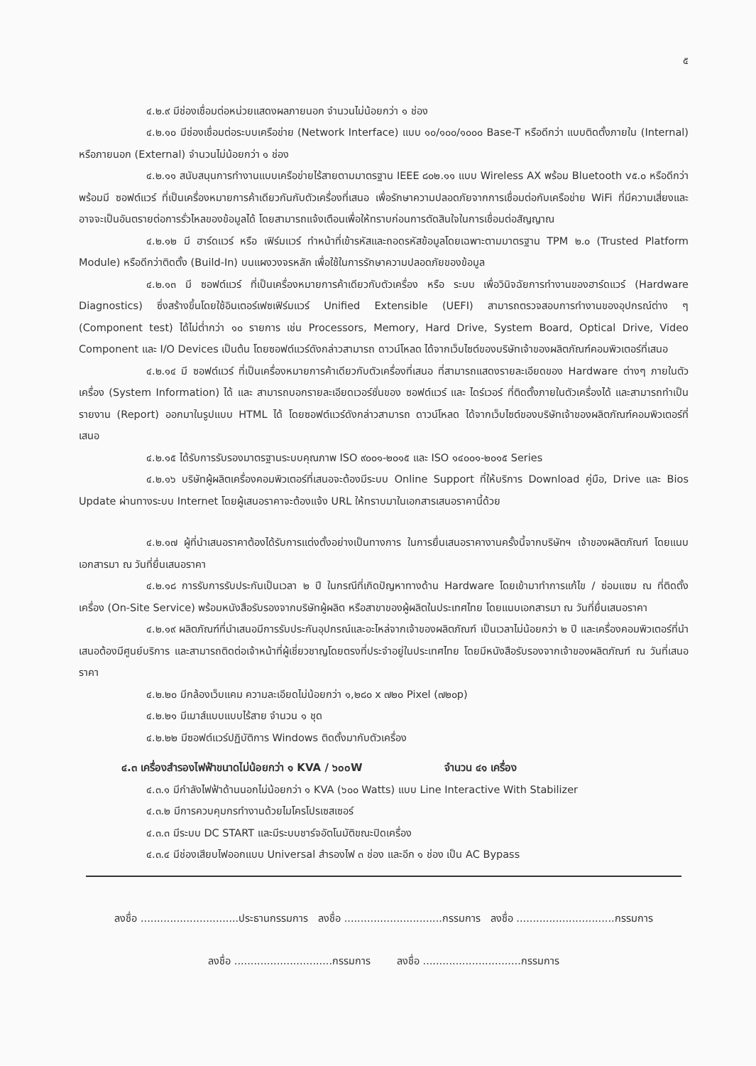๕
๔.๒.๙ มีช่องเชื่อมต่อหน่วยแสดงผลภายนอก จำนวนไม่น้อยกว่า ๑ ช่อง
๔.๒.๑๐ มีช่องเชื่อมต่อระบบเครือข่าย (Network Interface) แบบ ๑๐/๑๐๐/๑๐๐๐ Base-T หรือดีกว่า แบบติดตั้งภายใน (Internal) หรือภายนอก (External) จำนวนไม่น้อยกว่า ๑ ช่อง
๔.๒.๑๑ สนับสนุนการทำงานแบบเครือข่ายไร้สายตามมาตรฐาน IEEE ๘๐๒.๑๑ แบบ Wireless AX พร้อม Bluetooth v๕.๐ หรือดีกว่า พร้อมมี ซอฟต์แวร์ ที่เป็นเครื่องหมายการค้าเดียวกันกับตัวเครื่องที่เสนอ เพื่อรักษาความปลอดภัยจากการเชื่อมต่อกับเครือข่าย WiFi ที่มีความเสี่ยงและอาจจะเป็นอันตรายต่อการรั่วไหลของข้อมูลได้ โดยสามารถแจ้งเตือนเพื่อให้ทราบก่อนการตัดสินใจในการเชื่อมต่อสัญญาณ
๔.๒.๑๒ มี ฮาร์ดแวร์ หรือ เฟิร์มแวร์ ทำหน้าที่เข้ารหัสและถอดรหัสข้อมูลโดยเฉพาะตามมาตรฐาน TPM ๒.๐ (Trusted Platform Module) หรือดีกว่าติดตั้ง (Build-In) บนแผงวงจรหลัก เพื่อใช้ในการรักษาความปลอดภัยของข้อมูล
๔.๒.๑๓ มี ซอฟต์แวร์ ที่เป็นเครื่องหมายการค้าเดียวกับตัวเครื่อง หรือ ระบบ เพื่อวินิจฉัยการทำงานของฮาร์ดแวร์ (Hardware Diagnostics) ซึ่งสร้างขึ้นโดยใช้อินเตอร์เฟซเฟิร์มแวร์ Unified Extensible (UEFI) สามารถตรวจสอบการทำงานของอุปกรณ์ต่าง ๆ (Component test) ได้ไม่ต่ำกว่า ๑๐ รายการ เช่น Processors, Memory, Hard Drive, System Board, Optical Drive, Video Component และ I/O Devices เป็นต้น โดยซอฟต์แวร์ดังกล่าวสามารถ ดาวน์โหลด ได้จากเว็บไซต์ของบริษัทเจ้าของผลิตภัณฑ์คอมพิวเตอร์ที่เสนอ
๔.๒.๑๔ มี ซอฟต์แวร์ ที่เป็นเครื่องหมายการค้าเดียวกับตัวเครื่องที่เสนอ ที่สามารถแสดงรายละเอียดของ Hardware ต่างๆ ภายในตัวเครื่อง (System Information) ได้ และ สามารถบอกรายละเอียดเวอร์ชั่นของ ซอฟต์แวร์ และ ไดร์เวอร์ ที่ติดตั้งภายในตัวเครื่องได้ และสามารถทำเป็นรายงาน (Report) ออกมาในรูปแบบ HTML ได้ โดยซอฟต์แวร์ดังกล่าวสามารถ ดาวน์โหลด ได้จากเว็บไซต์ของบริษัทเจ้าของผลิตภัณฑ์คอมพิวเตอร์ที่เสนอ
๔.๒.๑๕ ได้รับการรับรองมาตรฐานระบบคุณภาพ ISO ๙๐๐๑-๒๐๑๕ และ ISO ๑๔๐๐๑-๒๐๑๕ Series
๔.๒.๑๖ บริษัทผู้ผลิตเครื่องคอมพิวเตอร์ที่เสนอจะต้องมีระบบ Online Support ที่ให้บริการ Download คู่มือ, Drive และ Bios Update ผ่านทางระบบ Internet โดยผู้เสนอราคาจะต้องแจ้ง URL ให้ทราบมาในเอกสารเสนอราคานี้ด้วย
๔.๒.๑๗ ผู้ที่นำเสนอราคาต้องได้รับการแต่งตั้งอย่างเป็นทางการ ในการยื่นเสนอราคางานครั้งนี้จากบริษัทฯ เจ้าของผลิตภัณฑ์ โดยแนบเอกสารมา ณ วันที่ยื่นเสนอราคา
๔.๒.๑๘ การรับการรับประกันเป็นเวลา ๒ ปี ในกรณีที่เกิดปัญหาทางด้าน Hardware โดยเข้ามาทำการแก้ไข / ซ่อมแซม ณ ที่ติดตั้งเครื่อง (On-Site Service) พร้อมหนังสือรับรองจากบริษัทผู้ผลิต หรือสาขาของผู้ผลิตในประเทศไทย โดยแนบเอกสารมา ณ วันที่ยื่นเสนอราคา
๔.๒.๑๙ ผลิตภัณฑ์ที่นำเสนอมีการรับประกันอุปกรณ์และอะไหล่จากเจ้าของผลิตภัณฑ์ เป็นเวลาไม่น้อยกว่า ๒ ปี และเครื่องคอมพิวเตอร์ที่นำเสนอต้องมีศูนย์บริการ และสามารถติดต่อเจ้าหน้าที่ผู้เชี่ยวชาญโดยตรงที่ประจำอยู่ในประเทศไทย โดยมีหนังสือรับรองจากเจ้าของผลิตภัณฑ์ ณ วันที่เสนอราคา
๔.๒.๒๐ มีกล้องเว็บแคม ความละเอียดไม่น้อยกว่า ๑,๒๘๐ x ๗๒๐ Pixel (๗๒๐p)
๔.๒.๒๑ มีเมาส์แบบแบบไร้สาย จำนวน ๑ ชุด
๔.๒.๒๒ มีซอฟต์แวร์ปฏิบัติการ Windows ติดตั้งมากับตัวเครื่อง
๔.๓ เครื่องสำรองไฟฟ้าขนาดไม่น้อยกว่า ๑ KVA / ๖๐๐W จำนวน ๔๑ เครื่อง
๔.๓.๑ มีกำลังไฟฟ้าด้านนอกไม่น้อยกว่า ๑ KVA (๖๐๐ Watts) แบบ Line Interactive With Stabilizer
๔.๓.๒ มีการควบคุมกรทำงานด้วยไมโครโปรเซสเซอร์
๔.๓.๓ มีระบบ DC START และมีระบบชาร์จอัตโนมัติขณะปิดเครื่อง
๔.๓.๔ มีช่องเสียบไฟออกแบบ Universal สำรองไฟ ๓ ช่อง และอีก ๑ ช่อง เป็น AC Bypass
ลงชื่อ ..............................ประธานกรรมการ ลงชื่อ ..............................กรรมการ ลงชื่อ ..............................กรรมการ
ลงชื่อ ..............................กรรมการ ลงชื่อ ..............................กรรมการ